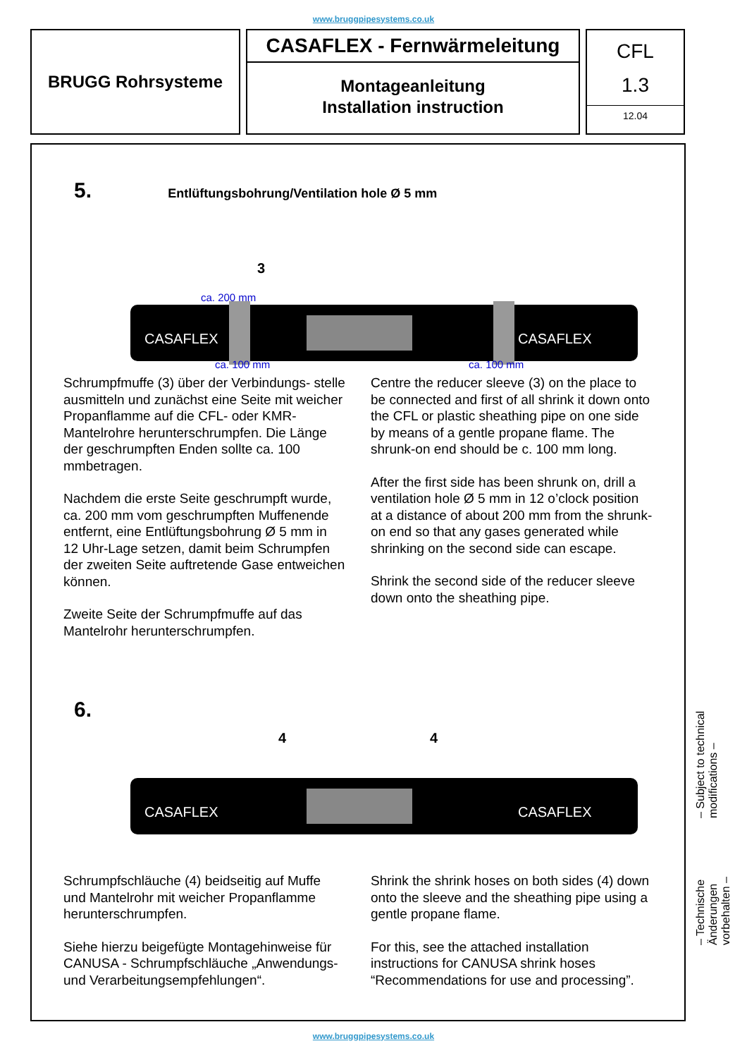www.bruggpipesystems.co.uk
BRUGG Rohrsysteme
CASAFLEX - Fernwärmeleitung
Montageanleitung
Installation instruction
CFL
1.3
12.04
5. Entlüftungsbohrung/Ventilation hole Ø 5 mm
3
ca. 200 mm
CASAFLEX
CASAFLEX
ca. 100 mm
ca. 100 mm
Schrumpfmuffe (3) über der Verbindungs- stelle ausmitteln und zunächst eine Seite mit weicher Propanflamme auf die CFL- oder KMR-Mantelrohre herunterschrumpfen. Die Länge der geschrumpften Enden sollte ca. 100 mmbetragen.
Nachdem die erste Seite geschrumpft wurde, ca. 200 mm vom geschrumpften Muffenende entfernt, eine Entlüftungsbohrung Ø 5 mm in 12 Uhr-Lage setzen, damit beim Schrumpfen der zweiten Seite auftretende Gase entweichen können.
Zweite Seite der Schrumpfmuffe auf das Mantelrohr herunterschrumpfen.
Centre the reducer sleeve (3) on the place to be connected and first of all shrink it down onto the CFL or plastic sheathing pipe on one side by means of a gentle propane flame. The shrunk-on end should be c. 100 mm long.
After the first side has been shrunk on, drill a ventilation hole Ø 5 mm in 12 o’clock position at a distance of about 200 mm from the shrunk-on end so that any gases generated while shrinking on the second side can escape.
Shrink the second side of the reducer sleeve down onto the sheathing pipe.
6.
4
4
CASAFLEX
CASAFLEX
Schrumpfschläuche (4) beidseitig auf Muffe und Mantelrohr mit weicher Propanflamme herunterschrumpfen.
Siehe hierzu beigefügte Montagehinweise für CANUSA - Schrumpfschläuche „Anwendungs- und Verarbeitungsempfehlungen“.
Shrink the shrink hoses on both sides (4) down onto the sleeve and the sheathing pipe using a gentle propane flame.
For this, see the attached installation instructions for CANUSA shrink hoses “Recommendations for use and processing”.
– Technische Änderungen vorbehalten – – Subject to technical modifications –
www.bruggpipesystems.co.uk